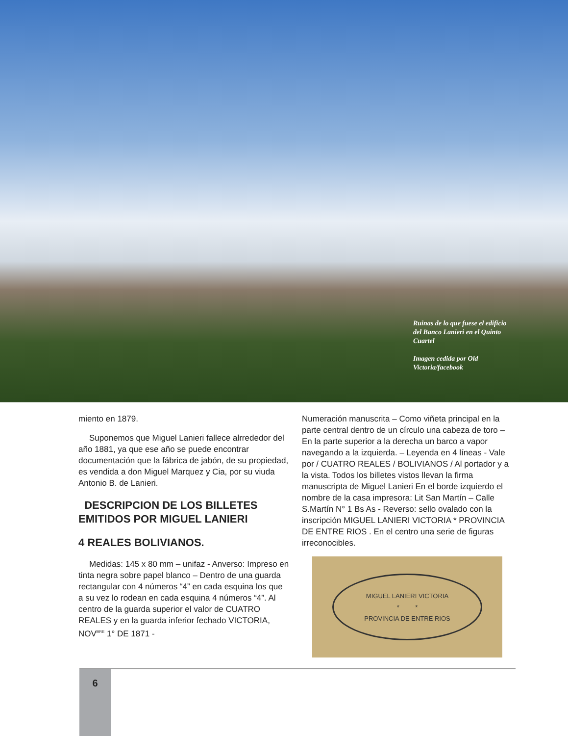Ruinas de lo que fuese el edificio del Banco Lanieri en el Quinto Cuartel
Imagen cedida por Old Victoria/facebook
miento en 1879.
Suponemos que Miguel Lanieri fallece alrrededor del año 1881, ya que ese año se puede encontrar documentación que la fábrica de jabón, de su propiedad, es vendida a don Miguel Marquez y Cia, por su viuda Antonio B. de Lanieri.
DESCRIPCION DE LOS BILLETES EMITIDOS POR MIGUEL LANIERI
4 REALES BOLIVIANOS.
Medidas: 145 x 80 mm – unifaz - Anverso: Impreso en tinta negra sobre papel blanco – Dentro de una guarda rectangular con 4 números “4” en cada esquina los que a su vez lo rodean en cada esquina 4 números “4”. Al centro de la guarda superior el valor de CUATRO REALES y en la guarda inferior fechado VICTORIA, NOV<sup>BRE</sup> 1° DE 1871 -
Numeración manuscrita – Como viñeta principal en la parte central dentro de un círculo una cabeza de toro – En la parte superior a la derecha un barco a vapor navegando a la izquierda. – Leyenda en 4 líneas - Vale por / CUATRO REALES / BOLIVIANOS / Al portador y a la vista. Todos los billetes vistos llevan la firma manuscripta de Miguel Lanieri En el borde izquierdo el nombre de la casa impresora: Lit San Martín – Calle S.Martín N° 1 Bs As - Reverso: sello ovalado con la inscripción MIGUEL LANIERI VICTORIA * PROVINCIA DE ENTRE RIOS . En el centro una serie de figuras irreconocibles.
MIGUEL LANIERI VICTORIA
* *
PROVINCIA DE ENTRE RIOS
6